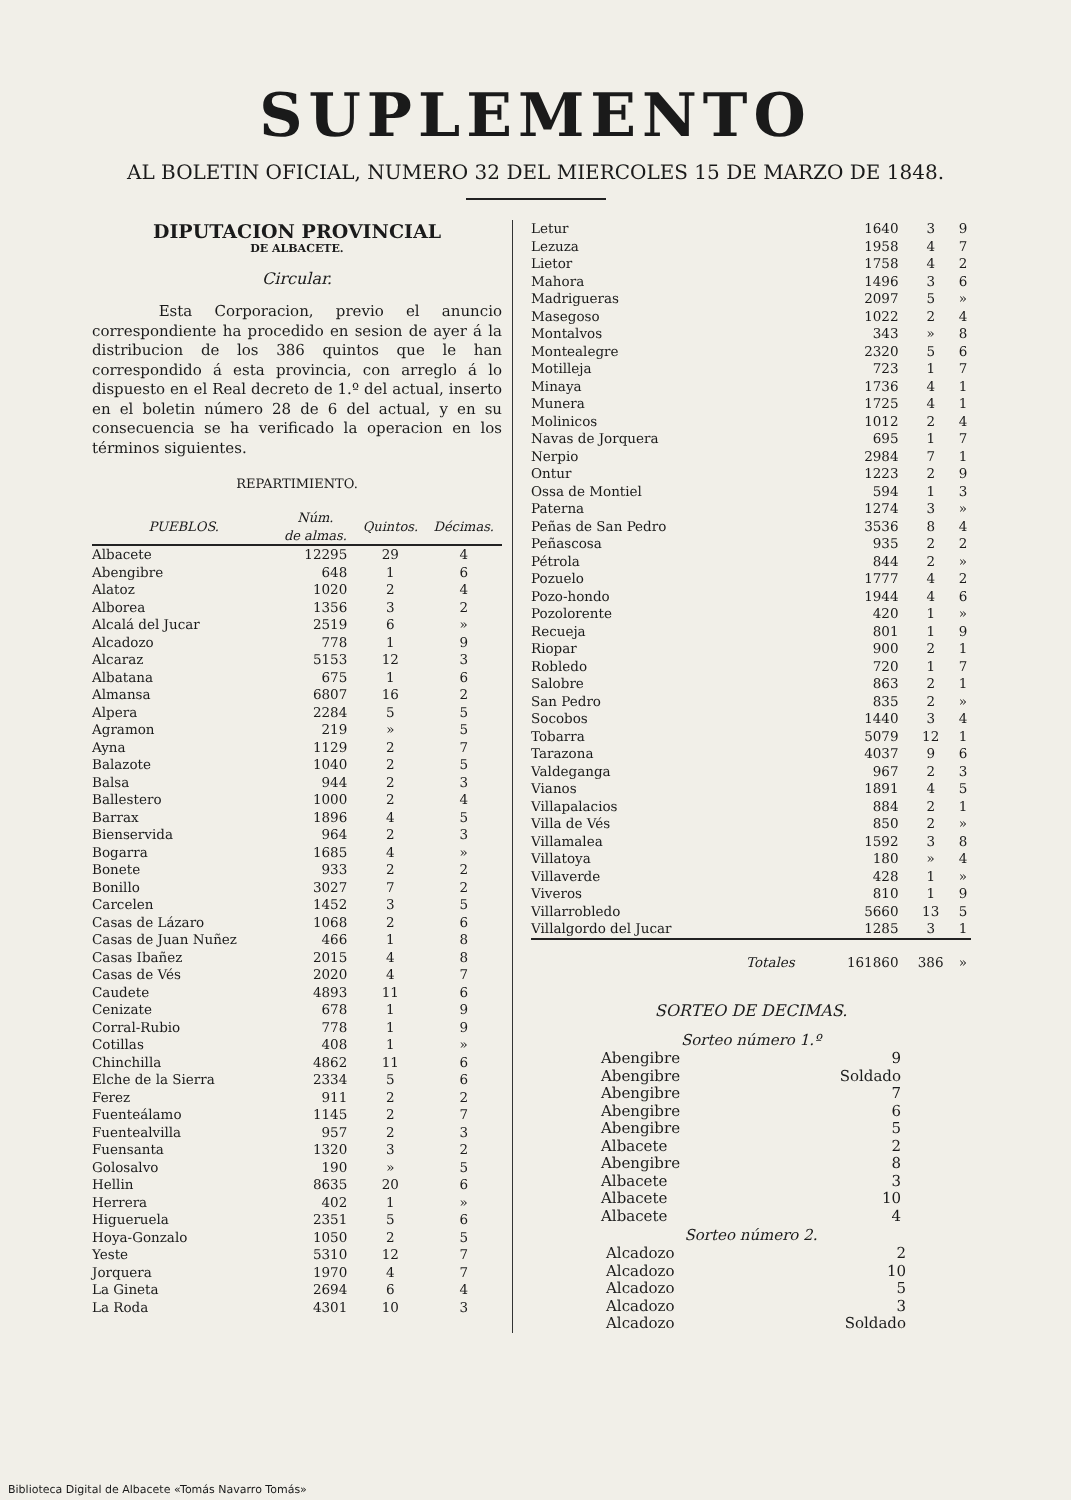SUPLEMENTO
AL BOLETIN OFICIAL, NUMERO 32 DEL MIERCOLES 15 DE MARZO DE 1848.
DIPUTACION PROVINCIAL
DE ALBACETE.
Circular.
Esta Corporacion, previo el anuncio correspondiente ha procedido en sesion de ayer á la distribucion de los 386 quintos que le han correspondido á esta provincia, con arreglo á lo dispuesto en el Real decreto de 1.º del actual, inserto en el boletin número 28 de 6 del actual, y en su consecuencia se ha verificado la operacion en los términos siguientes.
REPARTIMIENTO.
| PUEBLOS. | Núm. de almas. | Quintos. | Décimas. |
| --- | --- | --- | --- |
| Albacete | 12295 | 29 | 4 |
| Abengibre | 648 | 1 | 6 |
| Alatoz | 1020 | 2 | 4 |
| Alborea | 1356 | 3 | 2 |
| Alcalá del Jucar | 2519 | 6 | » |
| Alcadozo | 778 | 1 | 9 |
| Alcaraz | 5153 | 12 | 3 |
| Albatana | 675 | 1 | 6 |
| Almansa | 6807 | 16 | 2 |
| Alpera | 2284 | 5 | 5 |
| Agramon | 219 | » | 5 |
| Ayna | 1129 | 2 | 7 |
| Balazote | 1040 | 2 | 5 |
| Balsa | 944 | 2 | 3 |
| Ballestero | 1000 | 2 | 4 |
| Barrax | 1896 | 4 | 5 |
| Bienservida | 964 | 2 | 3 |
| Bogarra | 1685 | 4 | » |
| Bonete | 933 | 2 | 2 |
| Bonillo | 3027 | 7 | 2 |
| Carcelen | 1452 | 3 | 5 |
| Casas de Lázaro | 1068 | 2 | 6 |
| Casas de Juan Nuñez | 466 | 1 | 8 |
| Casas Ibañez | 2015 | 4 | 8 |
| Casas de Vés | 2020 | 4 | 7 |
| Caudete | 4893 | 11 | 6 |
| Cenizate | 678 | 1 | 9 |
| Corral-Rubio | 778 | 1 | 9 |
| Cotillas | 408 | 1 | » |
| Chinchilla | 4862 | 11 | 6 |
| Elche de la Sierra | 2334 | 5 | 6 |
| Ferez | 911 | 2 | 2 |
| Fuenteálamo | 1145 | 2 | 7 |
| Fuentealvilla | 957 | 2 | 3 |
| Fuensanta | 1320 | 3 | 2 |
| Golosalvo | 190 | » | 5 |
| Hellin | 8635 | 20 | 6 |
| Herrera | 402 | 1 | » |
| Higueruela | 2351 | 5 | 6 |
| Hoya-Gonzalo | 1050 | 2 | 5 |
| Yeste | 5310 | 12 | 7 |
| Jorquera | 1970 | 4 | 7 |
| La Gineta | 2694 | 6 | 4 |
| La Roda | 4301 | 10 | 3 |
| Letur | 1640 | 3 | 9 |
| Lezuza | 1958 | 4 | 7 |
| Lietor | 1758 | 4 | 2 |
| Mahora | 1496 | 3 | 6 |
| Madrigueras | 2097 | 5 | » |
| Masegoso | 1022 | 2 | 4 |
| Montalvos | 343 | » | 8 |
| Montealegre | 2320 | 5 | 6 |
| Motilleja | 723 | 1 | 7 |
| Minaya | 1736 | 4 | 1 |
| Munera | 1725 | 4 | 1 |
| Molinicos | 1012 | 2 | 4 |
| Navas de Jorquera | 695 | 1 | 7 |
| Nerpio | 2984 | 7 | 1 |
| Ontur | 1223 | 2 | 9 |
| Ossa de Montiel | 594 | 1 | 3 |
| Paterna | 1274 | 3 | » |
| Peñas de San Pedro | 3536 | 8 | 4 |
| Peñascosa | 935 | 2 | 2 |
| Pétrola | 844 | 2 | » |
| Pozuelo | 1777 | 4 | 2 |
| Pozo-hondo | 1944 | 4 | 6 |
| Pozolorente | 420 | 1 | » |
| Recueja | 801 | 1 | 9 |
| Riopar | 900 | 2 | 1 |
| Robledo | 720 | 1 | 7 |
| Salobre | 863 | 2 | 1 |
| San Pedro | 835 | 2 | » |
| Socobos | 1440 | 3 | 4 |
| Tobarra | 5079 | 12 | 1 |
| Tarazona | 4037 | 9 | 6 |
| Valdeganga | 967 | 2 | 3 |
| Vianos | 1891 | 4 | 5 |
| Villapalacios | 884 | 2 | 1 |
| Villa de Vés | 850 | 2 | » |
| Villamalea | 1592 | 3 | 8 |
| Villatoya | 180 | » | 4 |
| Villaverde | 428 | 1 | » |
| Viveros | 810 | 1 | 9 |
| Villarrobledo | 5660 | 13 | 5 |
| Villalgordo del Jucar | 1285 | 3 | 1 |
| Totales | 161860 | 386 | » |
SORTEO DE DECIMAS.
Sorteo número 1.º
| Abengibre | 9 |
| Abengibre | Soldado |
| Abengibre | 7 |
| Abengibre | 6 |
| Abengibre | 5 |
| Albacete | 2 |
| Abengibre | 8 |
| Albacete | 3 |
| Albacete | 10 |
| Albacete | 4 |
Sorteo número 2.
| Alcadozo | 2 |
| Alcadozo | 10 |
| Alcadozo | 5 |
| Alcadozo | 3 |
| Alcadozo | Soldado |
Biblioteca Digital de Albacete «Tomás Navarro Tomás»